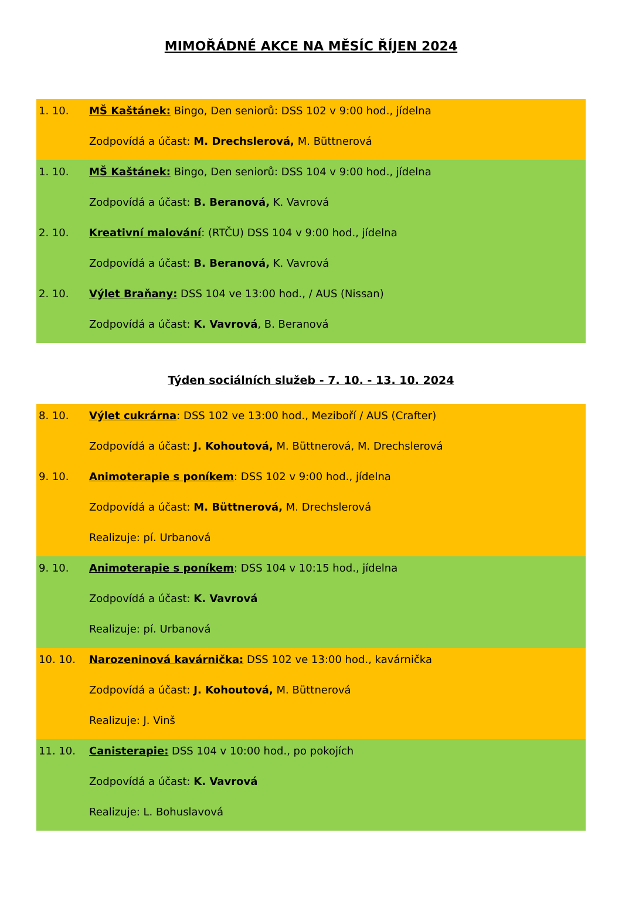MIMOŘÁDNÉ AKCE NA MĚSÍC ŘÍJEN 2024
1. 10. MŠ Kaštánek: Bingo, Den seniorů: DSS 102 v 9:00 hod., jídelna
Zodpovídá a účast: M. Drechslerová, M. Büttnerová
1. 10. MŠ Kaštánek: Bingo, Den seniorů: DSS 104 v 9:00 hod., jídelna
Zodpovídá a účast: B. Beranová, K. Vavrová
2. 10. Kreativní malování: (RTČU) DSS 104 v 9:00 hod., jídelna
Zodpovídá a účast: B. Beranová, K. Vavrová
2. 10. Výlet Braňany: DSS 104 ve 13:00 hod., / AUS (Nissan)
Zodpovídá a účast: K. Vavrová, B. Beranová
Týden sociálních služeb - 7. 10. - 13. 10. 2024
8. 10. Výlet cukrárna: DSS 102 ve 13:00 hod., Meziboří / AUS (Crafter)
Zodpovídá a účast: J. Kohoutová, M. Büttnerová, M. Drechslerová
9. 10. Animoterapie s poníkem: DSS 102 v 9:00 hod., jídelna
Zodpovídá a účast: M. Büttnerová, M. Drechslerová
Realizuje: pí. Urbanová
9. 10. Animoterapie s poníkem: DSS 104 v 10:15 hod., jídelna
Zodpovídá a účast: K. Vavrová
Realizuje: pí. Urbanová
10. 10. Narozeninová kavárnička: DSS 102 ve 13:00 hod., kavárnička
Zodpovídá a účast: J. Kohoutová, M. Büttnerová
Realizuje: J. Vinš
11. 10. Canisterapie: DSS 104 v 10:00 hod., po pokojích
Zodpovídá a účast: K. Vavrová
Realizuje: L. Bohuslavová